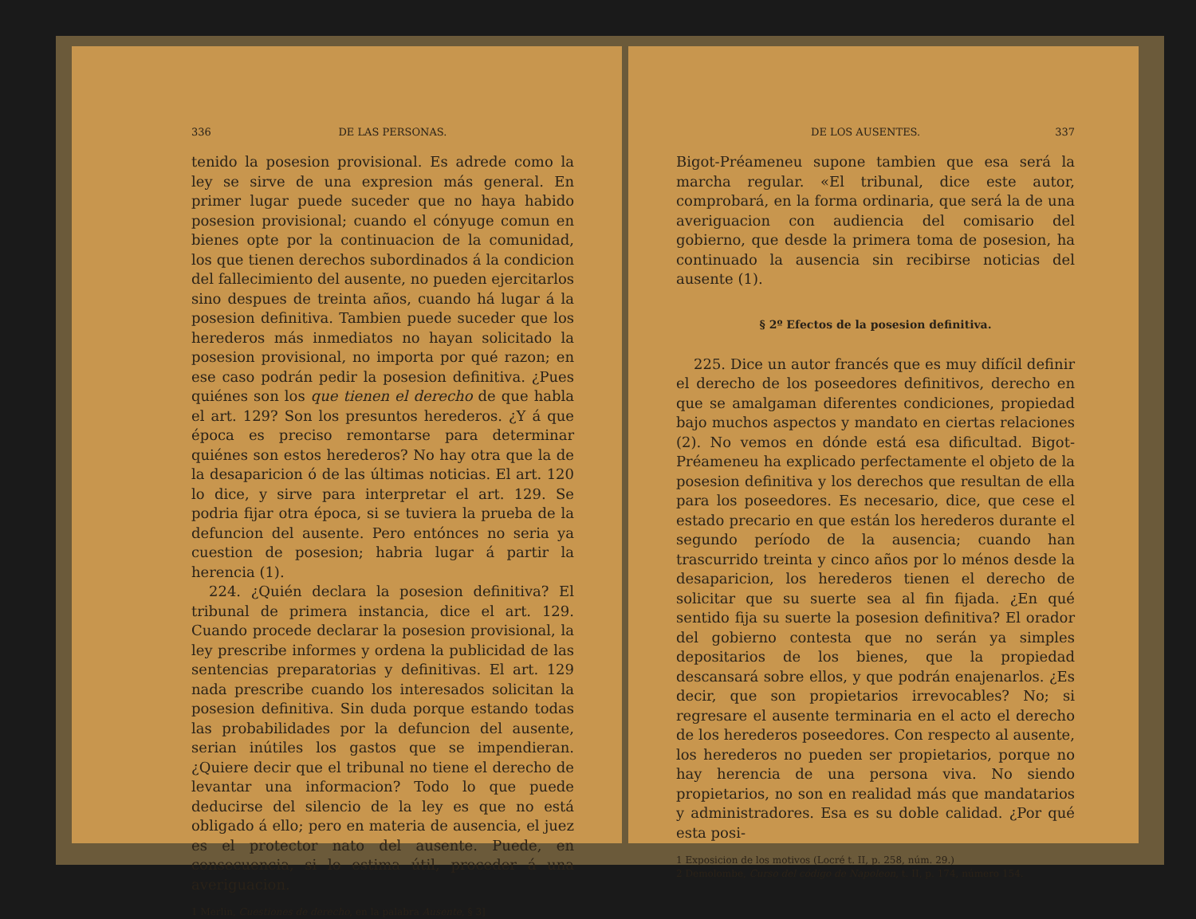336 DE LAS PERSONAS.
tenido la posesion provisional. Es adrede como la ley se sirve de una expresion más general. En primer lugar puede suceder que no haya habido posesion provisional; cuando el cónyuge comun en bienes opte por la continuacion de la comunidad, los que tienen derechos subordinados á la condicion del fallecimiento del ausente, no pueden ejercitarlos sino despues de treinta años, cuando há lugar á la posesion definitiva. Tambien puede suceder que los herederos más inmediatos no hayan solicitado la posesion provisional, no importa por qué razon; en ese caso podrán pedir la posesion definitiva. ¿Pues quiénes son los que tienen el derecho de que habla el art. 129? Son los presuntos herederos. ¿Y á que época es preciso remontarse para determinar quiénes son estos herederos? No hay otra que la de la desaparicion ó de las últimas noticias. El art. 120 lo dice, y sirve para interpretar el art. 129. Se podria fijar otra época, si se tuviera la prueba de la defuncion del ausente. Pero entónces no seria ya cuestion de posesion; habria lugar á partir la herencia (1).
224. ¿Quién declara la posesion definitiva? El tribunal de primera instancia, dice el art. 129. Cuando procede declarar la posesion provisional, la ley prescribe informes y ordena la publicidad de las sentencias preparatorias y definitivas. El art. 129 nada prescribe cuando los interesados solicitan la posesion definitiva. Sin duda porque estando todas las probabilidades por la defuncion del ausente, serian inútiles los gastos que se impendieran. ¿Quiere decir que el tribunal no tiene el derecho de levantar una informacion? Todo lo que puede deducirse del silencio de la ley es que no está obligado á ello; pero en materia de ausencia, el juez es el protector nato del ausente. Puede, en consecuencia, si lo estima útil, proceder á una averiguacion.
1 Merlin, Cuestiones de derecho, en la palabra Ausente, § 3]
DE LOS AUSENTES. 337
Bigot-Préameneu supone tambien que esa será la marcha regular. «El tribunal, dice este autor, comprobará, en la forma ordinaria, que será la de una averiguacion con audiencia del comisario del gobierno, que desde la primera toma de posesion, ha continuado la ausencia sin recibirse noticias del ausente (1).
§ 2º Efectos de la posesion definitiva.
225. Dice un autor francés que es muy difícil definir el derecho de los poseedores definitivos, derecho en que se amalgaman diferentes condiciones, propiedad bajo muchos aspectos y mandato en ciertas relaciones (2). No vemos en dónde está esa dificultad. Bigot-Préameneu ha explicado perfectamente el objeto de la posesion definitiva y los derechos que resultan de ella para los poseedores. Es necesario, dice, que cese el estado precario en que están los herederos durante el segundo período de la ausencia; cuando han trascurrido treinta y cinco años por lo ménos desde la desaparicion, los herederos tienen el derecho de solicitar que su suerte sea al fin fijada. ¿En qué sentido fija su suerte la posesion definitiva? El orador del gobierno contesta que no serán ya simples depositarios de los bienes, que la propiedad descansará sobre ellos, y que podrán enajenarlos. ¿Es decir, que son propietarios irrevocables? No; si regresare el ausente terminaria en el acto el derecho de los herederos poseedores. Con respecto al ausente, los herederos no pueden ser propietarios, porque no hay herencia de una persona viva. No siendo propietarios, no son en realidad más que mandatarios y administradores. Esa es su doble calidad. ¿Por qué esta posi-
1 Exposicion de los motivos (Locré t. II, p. 258, núm. 29.)
2 Demolombe, Curso del código de Napoleon, t. II, p. 174, número 154.